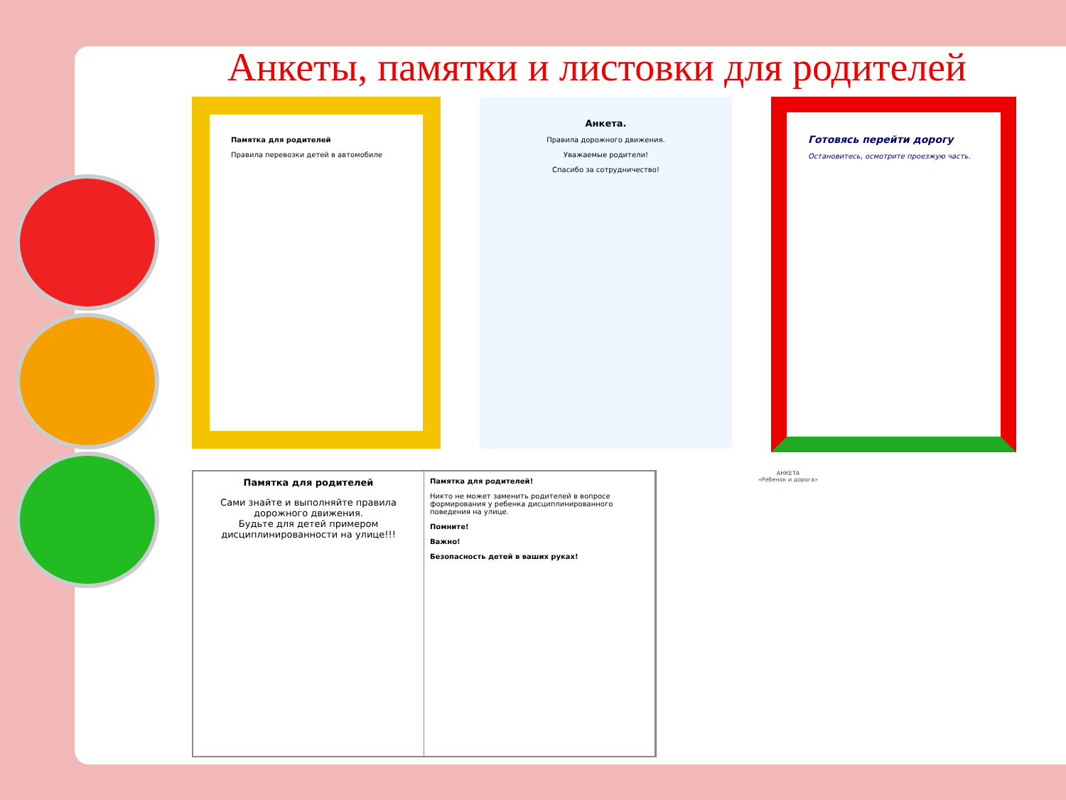Анкеты, памятки и листовки для родителей
Памятка для родителей
Правила перевозки детей в автомобиле
Анкета.
Правила дорожного движения.
Уважаемые родители!
Спасибо за сотрудничество!
Готовясь перейти дорогу
Остановитесь, осмотрите проезжую часть.
Памятка для родителей
Сами знайте и выполняйте правила дорожного движения.
Будьте для детей примером дисциплинированности на улице!!!
Памятка для родителей!
Никто не может заменить родителей в вопросе формирования у ребенка дисциплинированного поведения на улице.
Помните!
Важно!
Безопасность детей в ваших руках!
АНКЕТА
«Ребенок и дорога»